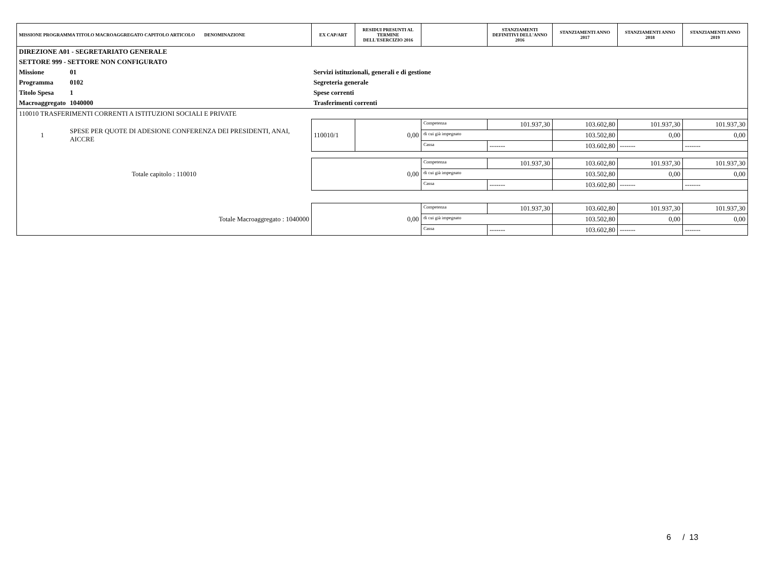| MISSIONE PROGRAMMA TITOLO MACROAGGREGATO CAPITOLO ARTICOLO DENOMINAZIONE | | | EX CAP/ART | RESIDUI PRESUNTI AL TERMINE DELL'ESERCIZIO 2016 | | STANZIAMENTI DEFINITIVI DELL'ANNO 2016 | STANZIAMENTI ANNO 2017 | STANZIAMENTI ANNO 2018 | STANZIAMENTI ANNO 2019 |
| --- | --- | --- | --- | --- | --- | --- | --- | --- | --- |
| DIREZIONE A01 - SEGRETARIATO GENERALE | | | | | | | | | |
| SETTORE 999 - SETTORE NON CONFIGURATO | | | | | | | | | |
| Missione | 01 | Servizi istituzionali, generali e di gestione | | | | | | | |
| Programma | 0102 | Segreteria generale | | | | | | | |
| Titolo Spesa | 1 | Spese correnti | | | | | | | |
| Macroaggregato | 1040000 | Trasferimenti correnti | | | | | | | |
| 110010 TRASFERIMENTI CORRENTI A ISTITUZIONI SOCIALI E PRIVATE | | | | | | | | | |
| 1 | SPESE PER QUOTE DI ADESIONE CONFERENZA DEI PRESIDENTI, ANAI, AICCRE | | 110010/1 | 0,00 | Competenza | 101.937,30 | 103.602,80 | 101.937,30 | 101.937,30 |
| | | | | | di cui già impegnato | | 103.502,80 | 0,00 | 0,00 |
| | | | | | Cassa | ------- | 103.602,80 | ------- | ------- |
| Totale capitolo : 110010 | | | 0,00 | | Competenza | 101.937,30 | 103.602,80 | 101.937,30 | 101.937,30 |
| | | | | | di cui già impegnato | | 103.502,80 | 0,00 | 0,00 |
| | | | | | Cassa | ------- | 103.602,80 | ------- | ------- |
| Totale Macroaggregato : 1040000 | | | 0,00 | | Competenza | 101.937,30 | 103.602,80 | 101.937,30 | 101.937,30 |
| | | | | | di cui già impegnato | | 103.502,80 | 0,00 | 0,00 |
| | | | | | Cassa | ------- | 103.602,80 | ------- | ------- |
6 / 13